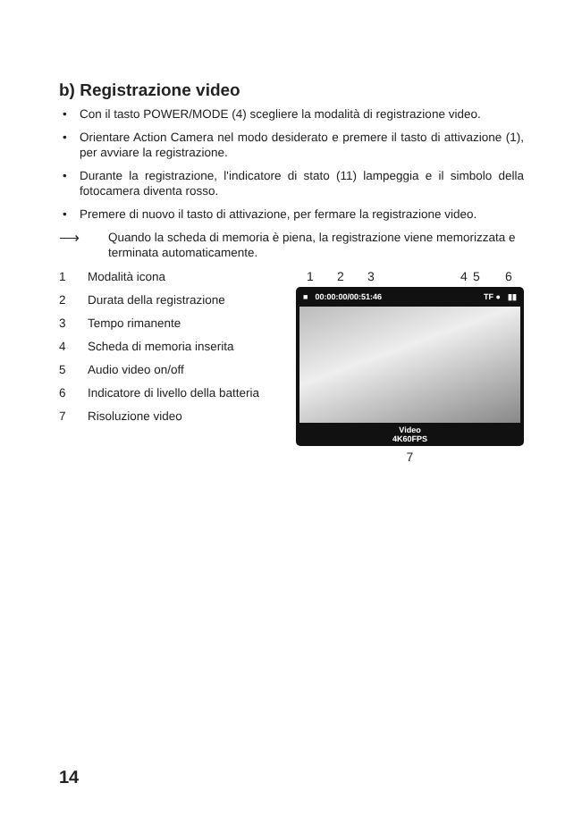b) Registrazione video
• Con il tasto POWER/MODE (4) scegliere la modalità di registrazione video.
• Orientare Action Camera nel modo desiderato e premere il tasto di attivazione (1), per avviare la registrazione.
• Durante la registrazione, l'indicatore di stato (11) lampeggia e il simbolo della fotocamera diventa rosso.
• Premere di nuovo il tasto di attivazione, per fermare la registrazione video.
⟶
Quando la scheda di memoria è piena, la registrazione viene memorizzata e terminata automaticamente.
1 Modalità icona
2 Durata della registrazione
3 Tempo rimanente
4 Scheda di memoria inserita
5 Audio video on/off
6 Indicatore di livello della batteria
7 Risoluzione video
1 2 3 4 5 6
■ 00:00:00/00:51:46 TF ● ▮▮
Video
4K60FPS
7
14